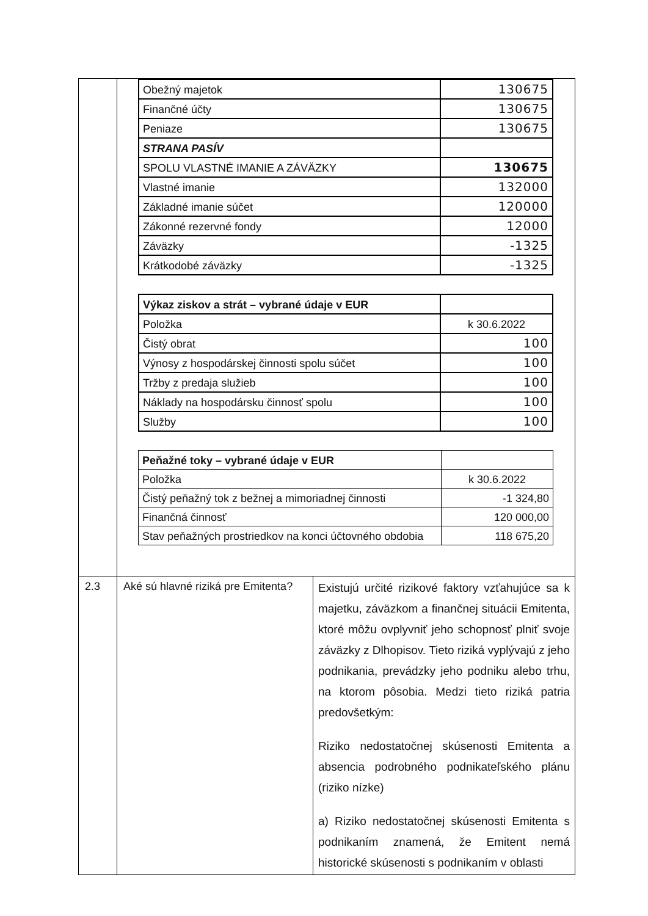| | / Obežný majetok / 130675 / / Finančné účty / 130675 / / Peniaze / 130675 / / STRANA PASÍV / / / SPOLU VLASTNÉ IMANIE A ZÁVÄZKY / 130675 / / Vlastné imanie / 132000 / / Základné imanie súčet / 120000 / / Zákonné rezervné fondy / 12000 / / Záväzky / -1325 / / Krátkodobé záväzky / -1325 / / Výkaz ziskov a strát – vybrané údaje v EUR / / / Položka / k 30.6.2022 / / Čistý obrat / 100 / / Výnosy z hospodárskej činnosti spolu súčet / 100 / / Tržby z predaja služieb / 100 / / Náklady na hospodársku činnosť spolu / 100 / / Služby / 100 / / Peňažné toky – vybrané údaje v EUR / / / Položka / k 30.6.2022 / / Čistý peňažný tok z bežnej a mimoriadnej činnosti / -1 324,80 / / Finančná činnosť / 120 000,00 / / Stav peňažných prostriedkov na konci účtovného obdobia / 118 675,20 / | |
| 2.3 | Aké sú hlavné riziká pre Emitenta? | Existujú určité rizikové faktory vzťahujúce sa k majetku, záväzkom a finančnej situácii Emitenta, ktoré môžu ovplyvniť jeho schopnosť plniť svoje záväzky z Dlhopisov. Tieto riziká vyplývajú z jeho podnikania, prevádzky jeho podniku alebo trhu, na ktorom pôsobia. Medzi tieto riziká patria predovšetkým: Riziko nedostatočnej skúsenosti Emitenta a absencia podrobného podnikateľského plánu (riziko nízke) a) Riziko nedostatočnej skúsenosti Emitenta s podnikaním znamená, že Emitent nemá historické skúsenosti s podnikaním v oblasti |